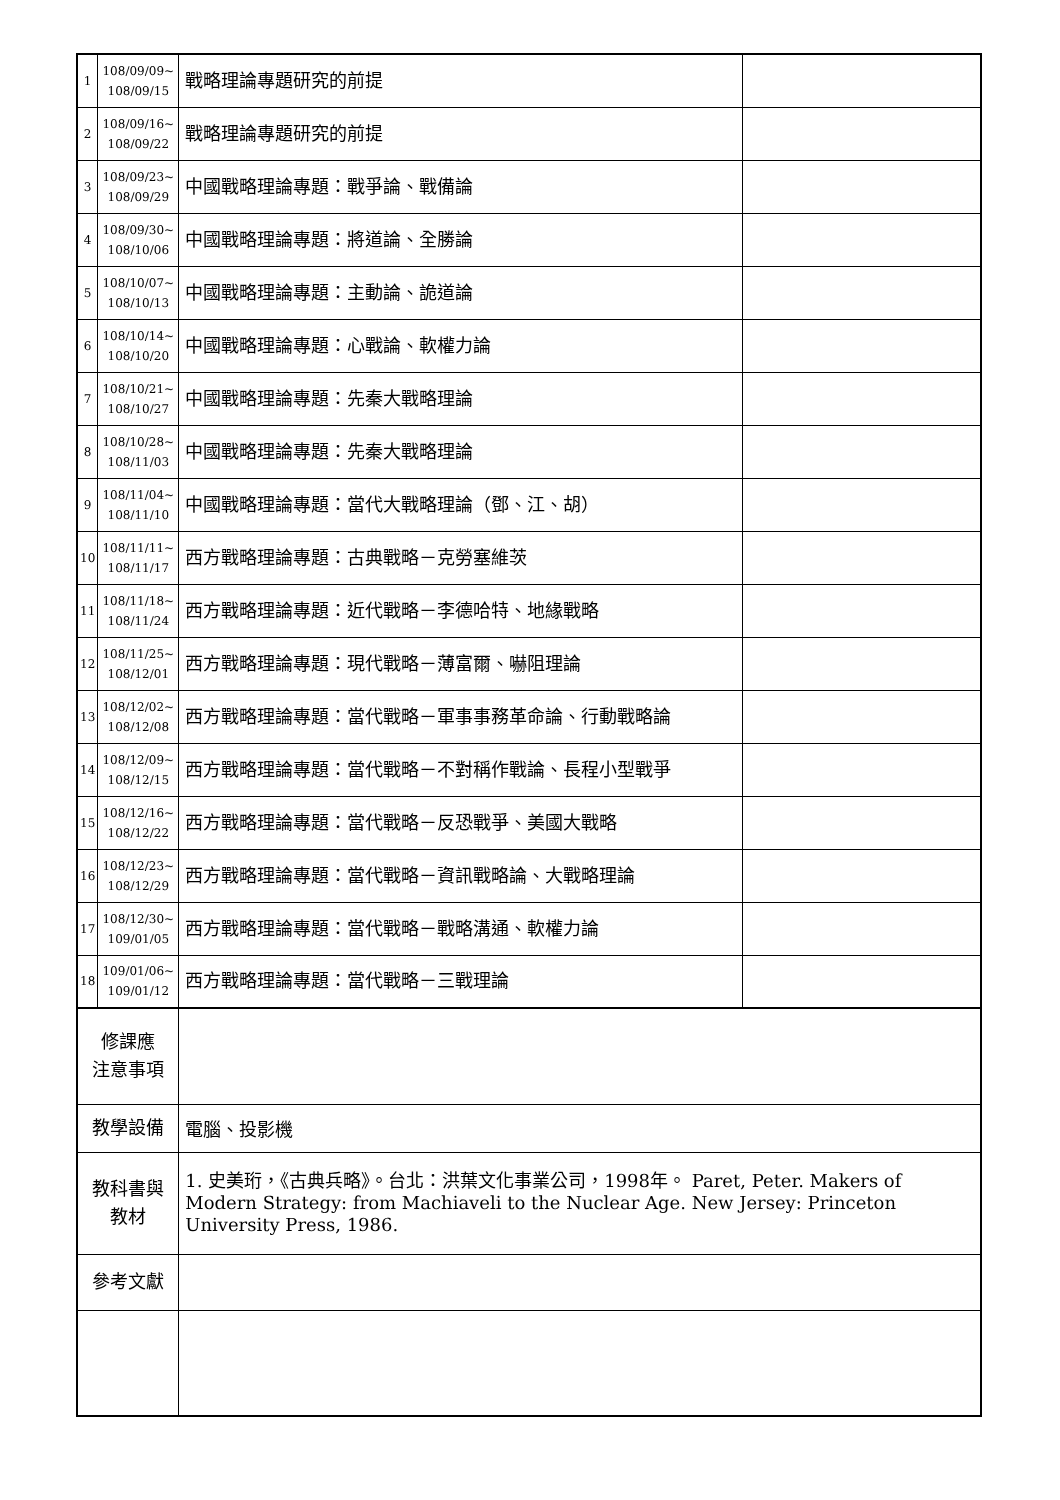| 1 | 108/09/09~ 108/09/15 | 戰略理論專題研究的前提 | |
| 2 | 108/09/16~ 108/09/22 | 戰略理論專題研究的前提 | |
| 3 | 108/09/23~ 108/09/29 | 中國戰略理論專題：戰爭論、戰備論 | |
| 4 | 108/09/30~ 108/10/06 | 中國戰略理論專題：將道論、全勝論 | |
| 5 | 108/10/07~ 108/10/13 | 中國戰略理論專題：主動論、詭道論 | |
| 6 | 108/10/14~ 108/10/20 | 中國戰略理論專題：心戰論、軟權力論 | |
| 7 | 108/10/21~ 108/10/27 | 中國戰略理論專題：先秦大戰略理論 | |
| 8 | 108/10/28~ 108/11/03 | 中國戰略理論專題：先秦大戰略理論 | |
| 9 | 108/11/04~ 108/11/10 | 中國戰略理論專題：當代大戰略理論（鄧、江、胡） | |
| 10 | 108/11/11~ 108/11/17 | 西方戰略理論專題：古典戰略－克勞塞維茨 | |
| 11 | 108/11/18~ 108/11/24 | 西方戰略理論專題：近代戰略－李德哈特、地緣戰略 | |
| 12 | 108/11/25~ 108/12/01 | 西方戰略理論專題：現代戰略－薄富爾、嚇阻理論 | |
| 13 | 108/12/02~ 108/12/08 | 西方戰略理論專題：當代戰略－軍事事務革命論、行動戰略論 | |
| 14 | 108/12/09~ 108/12/15 | 西方戰略理論專題：當代戰略－不對稱作戰論、長程小型戰爭 | |
| 15 | 108/12/16~ 108/12/22 | 西方戰略理論專題：當代戰略－反恐戰爭、美國大戰略 | |
| 16 | 108/12/23~ 108/12/29 | 西方戰略理論專題：當代戰略－資訊戰略論、大戰略理論 | |
| 17 | 108/12/30~ 109/01/05 | 西方戰略理論專題：當代戰略－戰略溝通、軟權力論 | |
| 18 | 109/01/06~ 109/01/12 | 西方戰略理論專題：當代戰略－三戰理論 | |
| 修課應 注意事項 | | | |
| 教學設備 | | 電腦、投影機 | |
| 教科書與 教材 | | 1. 史美珩，《古典兵略》。台北：洪葉文化事業公司，1998年。 Paret, Peter. Makers of Modern Strategy: from Machiaveli to the Nuclear Age. New Jersey: Princeton University Press, 1986. | |
| 參考文獻 | | | |